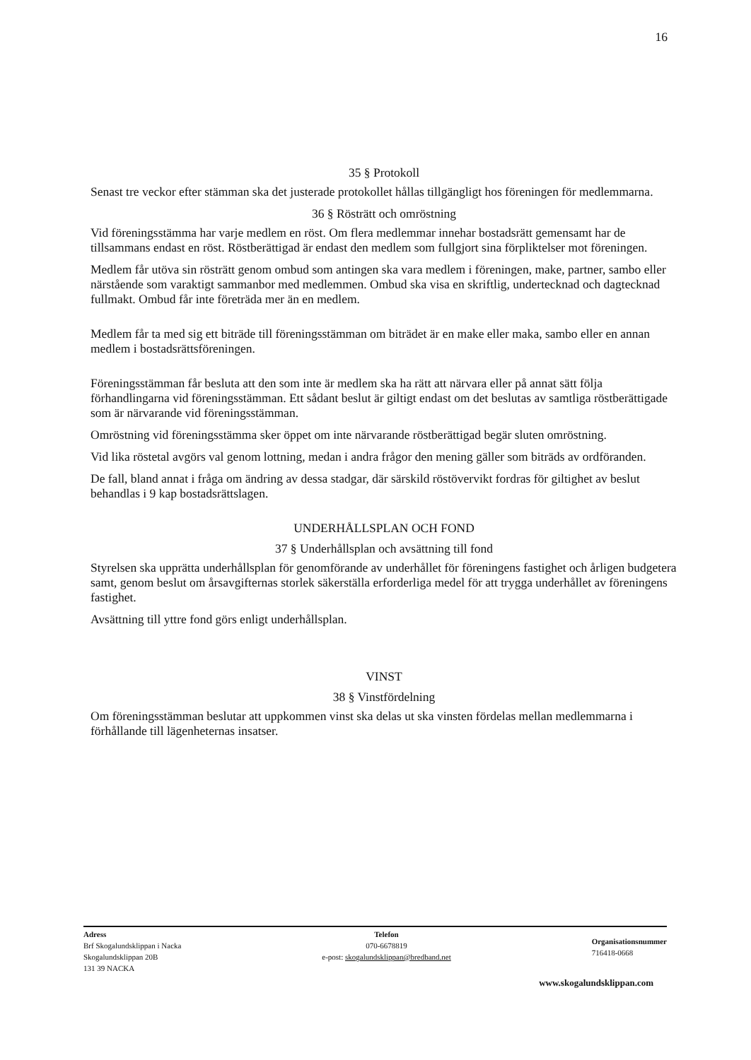16
35 § Protokoll
Senast tre veckor efter stämman ska det justerade protokollet hållas tillgängligt hos föreningen för medlemmarna.
36 § Rösträtt och omröstning
Vid föreningsstämma har varje medlem en röst. Om flera medlemmar innehar bostadsrätt gemensamt har de tillsammans endast en röst. Röstberättigad är endast den medlem som fullgjort sina förpliktelser mot föreningen.
Medlem får utöva sin rösträtt genom ombud som antingen ska vara medlem i föreningen, make, partner, sambo eller närstående som varaktigt sammanbor med medlemmen. Ombud ska visa en skriftlig, undertecknad och dagtecknad fullmakt. Ombud får inte företräda mer än en medlem.
Medlem får ta med sig ett biträde till föreningsstämman om biträdet är en make eller maka, sambo eller en annan medlem i bostadsrättsföreningen.
Föreningsstämman får besluta att den som inte är medlem ska ha rätt att närvara eller på annat sätt följa förhandlingarna vid föreningsstämman. Ett sådant beslut är giltigt endast om det beslutas av samtliga röstberättigade som är närvarande vid föreningsstämman.
Omröstning vid föreningsstämma sker öppet om inte närvarande röstberättigad begär sluten omröstning.
Vid lika röstetal avgörs val genom lottning, medan i andra frågor den mening gäller som biträds av ordföranden.
De fall, bland annat i fråga om ändring av dessa stadgar, där särskild röstövervikt fordras för giltighet av beslut behandlas i 9 kap bostadsrättslagen.
UNDERHÅLLSPLAN OCH FOND
37 § Underhållsplan och avsättning till fond
Styrelsen ska upprätta underhållsplan för genomförande av underhållet för föreningens fastighet och årligen budgetera samt, genom beslut om årsavgifternas storlek säkerställa erforderliga medel för att trygga underhållet av föreningens fastighet.
Avsättning till yttre fond görs enligt underhållsplan.
VINST
38 § Vinstfördelning
Om föreningsstämman beslutar att uppkommen vinst ska delas ut ska vinsten fördelas mellan medlemmarna i förhållande till lägenheternas insatser.
Adress
Brf Skogalundsklippan i Nacka
Skogalundsklippan 20B
131 39 NACKA
Telefon
070-6678819
e-post: skogalundsklippan@bredband.net
Organisationsnummer
716418-0668
www.skogalundsklippan.com